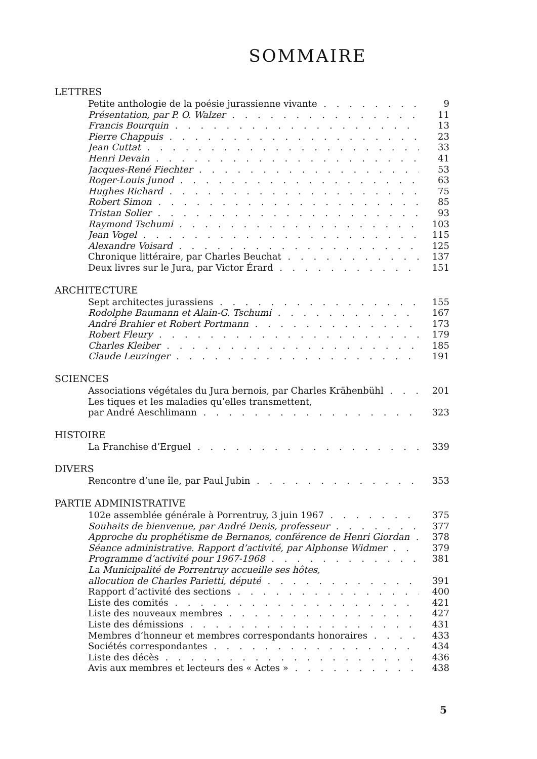SOMMAIRE
LETTRES
Petite anthologie de la poésie jurassienne vivante 9
Présentation, par P. O. Walzer 11
Francis Bourquin 13
Pierre Chappuis 23
Jean Cuttat 33
Henri Devain 41
Jacques-René Fiechter 53
Roger-Louis Junod 63
Hughes Richard 75
Robert Simon 85
Tristan Solier 93
Raymond Tschumi 103
Jean Vogel 115
Alexandre Voisard 125
Chronique littéraire, par Charles Beuchat 137
Deux livres sur le Jura, par Victor Érard 151
ARCHITECTURE
Sept architectes jurassiens 155
Rodolphe Baumann et Alain-G. Tschumi 167
André Brahier et Robert Portmann 173
Robert Fleury 179
Charles Kleiber 185
Claude Leuzinger 191
SCIENCES
Associations végétales du Jura bernois, par Charles Krähenbühl 201
Les tiques et les maladies qu’elles transmettent,
par André Aeschlimann 323
HISTOIRE
La Franchise d’Erguel 339
DIVERS
Rencontre d’une île, par Paul Jubin 353
PARTIE ADMINISTRATIVE
102e assemblée générale à Porrentruy, 3 juin 1967 375
Souhaits de bienvenue, par André Denis, professeur 377
Approche du prophétisme de Bernanos, conférence de Henri Giordan 378
Séance administrative. Rapport d’activité, par Alphonse Widmer 379
Programme d’activité pour 1967-1968 381
La Municipalité de Porrentruy accueille ses hôtes,
allocution de Charles Parietti, député 391
Rapport d’activité des sections 400
Liste des comités 421
Liste des nouveaux membres 427
Liste des démissions 431
Membres d’honneur et membres correspondants honoraires 433
Sociétés correspondantes 434
Liste des décès 436
Avis aux membres et lecteurs des « Actes » 438
5